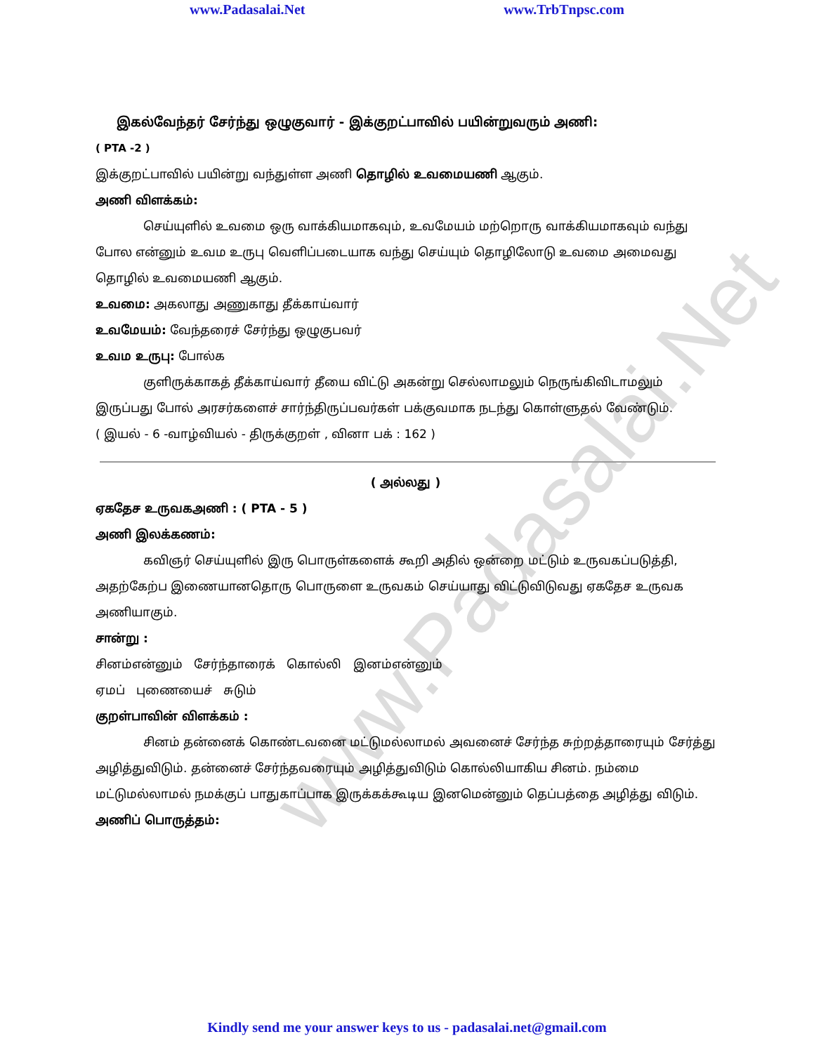www.Padasalai.Net
www.Padasalai.Net www.TrbTnpsc.com
இகல்வேந்தர் சேர்ந்து ஒழுகுவார் - இக்குறட்பாவில் பயின்றுவரும் அணி:
( PTA -2 )
இக்குறட்பாவில் பயின்று வந்துள்ள அணி தொழில் உவமையணி ஆகும்.
அணி விளக்கம்:
செய்யுளில் உவமை ஒரு வாக்கியமாகவும், உவமேயம் மற்றொரு வாக்கியமாகவும் வந்து போல என்னும் உவம உருபு வெளிப்படையாக வந்து செய்யும் தொழிலோடு உவமை அமைவது தொழில் உவமையணி ஆகும்.
உவமை: அகலாது அணுகாது தீக்காய்வார்
உவமேயம்: வேந்தரைச் சேர்ந்து ஒழுகுபவர்
உவம உருபு: போல்க
குளிருக்காகத் தீக்காய்வார் தீயை விட்டு அகன்று செல்லாமலும் நெருங்கிவிடாமலும் இருப்பது போல் அரசர்களைச் சார்ந்திருப்பவர்கள் பக்குவமாக நடந்து கொள்ளுதல் வேண்டும்.
( இயல் - 6 -வாழ்வியல் - திருக்குறள் , வினா பக் : 162 )
( அல்லது )
ஏகதேச உருவகஅணி : ( PTA - 5 )
அணி இலக்கணம்:
கவிஞர் செய்யுளில் இரு பொருள்களைக் கூறி அதில் ஒன்றை மட்டும் உருவகப்படுத்தி, அதற்கேற்ப இணையானதொரு பொருளை உருவகம் செய்யாது விட்டுவிடுவது ஏகதேச உருவக அணியாகும்.
சான்று :
சினம்என்னும் சேர்ந்தாரைக் கொல்லி இனம்என்னும்
ஏமப் புணையைச் சுடும்
குறள்பாவின் விளக்கம் :
சினம் தன்னைக் கொண்டவனை மட்டுமல்லாமல் அவனைச் சேர்ந்த சுற்றத்தாரையும் சேர்த்து அழித்துவிடும். தன்னைச் சேர்ந்தவரையும் அழித்துவிடும் கொல்லியாகிய சினம். நம்மை மட்டுமல்லாமல் நமக்குப் பாதுகாப்பாக இருக்கக்கூடிய இனமென்னும் தெப்பத்தை அழித்து விடும்.
அணிப் பொருத்தம்:
Kindly send me your answer keys to us - padasalai.net@gmail.com